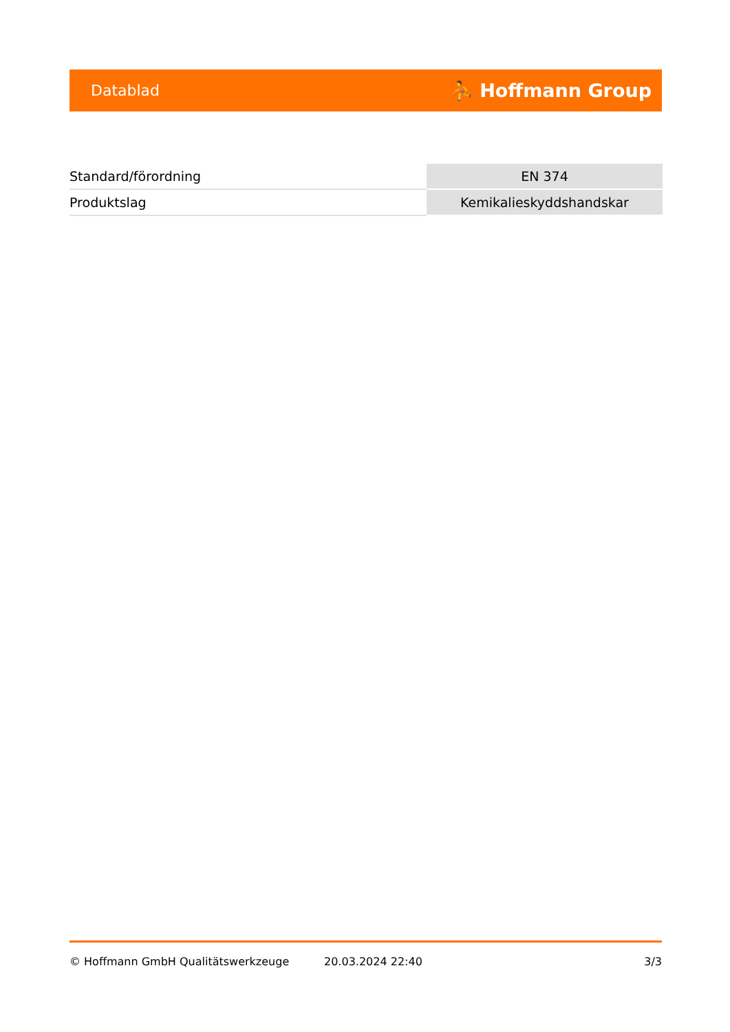Datablad ⛹ Hoffmann Group
| Standard/förordning | EN 374 |
| Produktslag | Kemikalieskyddshandskar |
© Hoffmann GmbH Qualitätswerkzeuge 20.03.2024 22:40 3/3